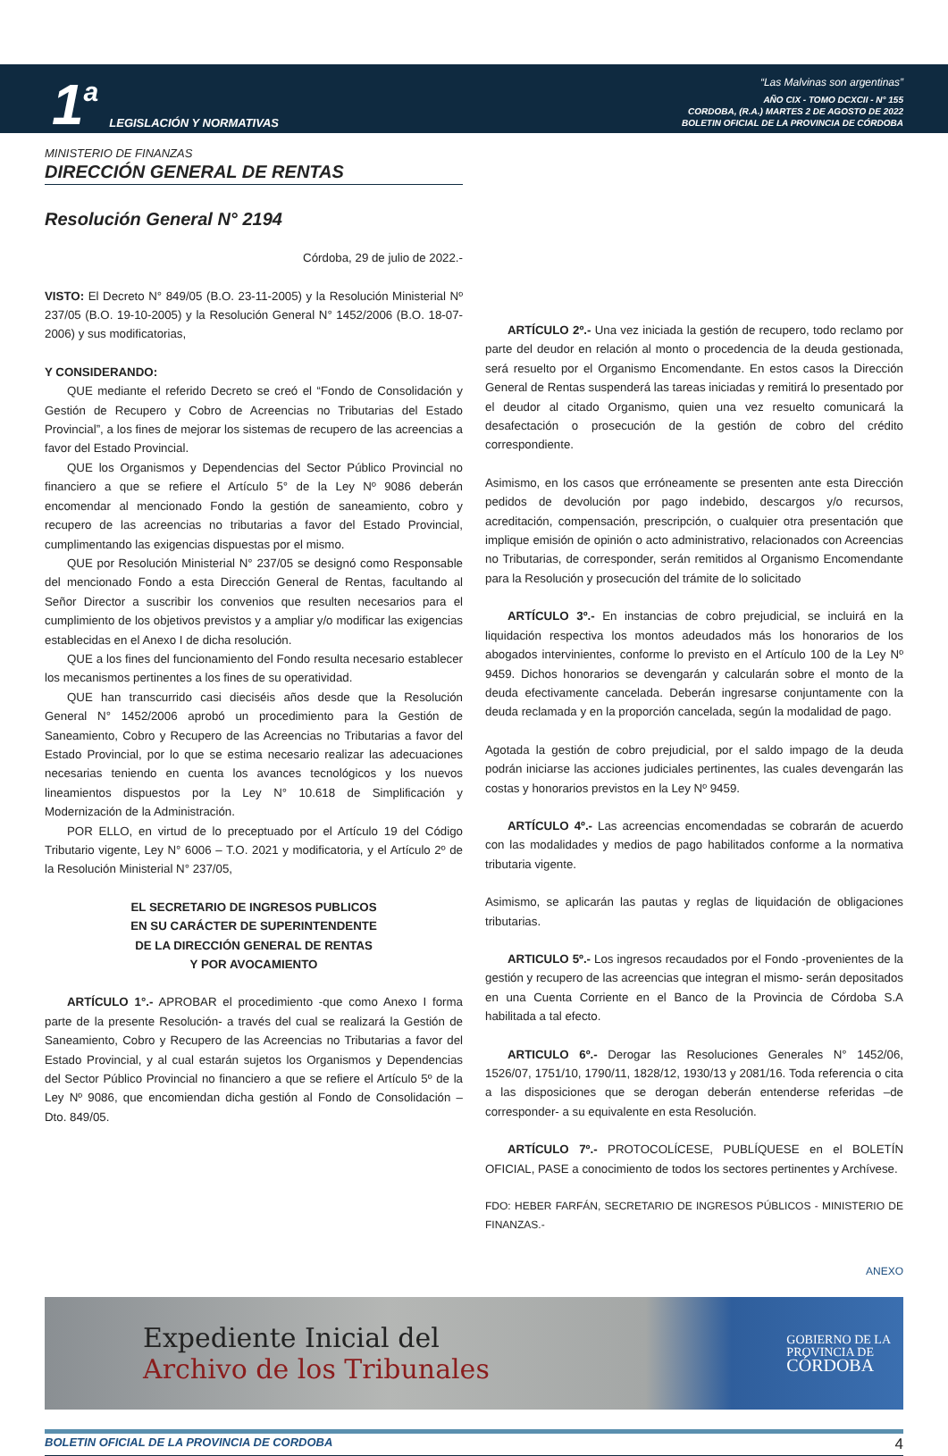1 a LEGISLACIÓN Y NORMATIVAS
“Las Malvinas son argentinas”
AÑO CIX - TOMO DCXCII - N° 155
CORDOBA, (R.A.) MARTES 2 DE AGOSTO DE 2022
BOLETIN OFICIAL DE LA PROVINCIA DE CÓRDOBA
MINISTERIO DE FINANZAS
DIRECCIÓN GENERAL DE RENTAS
Resolución General N° 2194
Córdoba, 29 de julio de 2022.-
VISTO: El Decreto N° 849/05 (B.O. 23-11-2005) y la Resolución Ministerial Nº 237/05 (B.O. 19-10-2005) y la Resolución General N° 1452/2006 (B.O. 18-07-2006) y sus modificatorias,
Y CONSIDERANDO:
QUE mediante el referido Decreto se creó el “Fondo de Consolidación y Gestión de Recupero y Cobro de Acreencias no Tributarias del Estado Provincial”, a los fines de mejorar los sistemas de recupero de las acreencias a favor del Estado Provincial.
QUE los Organismos y Dependencias del Sector Público Provincial no financiero a que se refiere el Artículo 5° de la Ley Nº 9086 deberán encomendar al mencionado Fondo la gestión de saneamiento, cobro y recupero de las acreencias no tributarias a favor del Estado Provincial, cumplimentando las exigencias dispuestas por el mismo.
QUE por Resolución Ministerial N° 237/05 se designó como Responsable del mencionado Fondo a esta Dirección General de Rentas, facultando al Señor Director a suscribir los convenios que resulten necesarios para el cumplimiento de los objetivos previstos y a ampliar y/o modificar las exigencias establecidas en el Anexo I de dicha resolución.
QUE a los fines del funcionamiento del Fondo resulta necesario establecer los mecanismos pertinentes a los fines de su operatividad.
QUE han transcurrido casi dieciséis años desde que la Resolución General N° 1452/2006 aprobó un procedimiento para la Gestión de Saneamiento, Cobro y Recupero de las Acreencias no Tributarias a favor del Estado Provincial, por lo que se estima necesario realizar las adecuaciones necesarias teniendo en cuenta los avances tecnológicos y los nuevos lineamientos dispuestos por la Ley N° 10.618 de Simplificación y Modernización de la Administración.
POR ELLO, en virtud de lo preceptuado por el Artículo 19 del Código Tributario vigente, Ley N° 6006 – T.O. 2021 y modificatoria, y el Artículo 2º de la Resolución Ministerial N° 237/05,
EL SECRETARIO DE INGRESOS PUBLICOS
EN SU CARÁCTER DE SUPERINTENDENTE
DE LA DIRECCIÓN GENERAL DE RENTAS
Y POR AVOCAMIENTO
ARTÍCULO 1°.- APROBAR el procedimiento -que como Anexo I forma parte de la presente Resolución- a través del cual se realizará la Gestión de Saneamiento, Cobro y Recupero de las Acreencias no Tributarias a favor del Estado Provincial, y al cual estarán sujetos los Organismos y Dependencias del Sector Público Provincial no financiero a que se refiere el Artículo 5º de la Ley Nº 9086, que encomiendan dicha gestión al Fondo de Consolidación – Dto. 849/05.
ARTÍCULO 2º.- Una vez iniciada la gestión de recupero, todo reclamo por parte del deudor en relación al monto o procedencia de la deuda gestionada, será resuelto por el Organismo Encomendante. En estos casos la Dirección General de Rentas suspenderá las tareas iniciadas y remitirá lo presentado por el deudor al citado Organismo, quien una vez resuelto comunicará la desafectación o prosecución de la gestión de cobro del crédito correspondiente.
Asimismo, en los casos que erróneamente se presenten ante esta Dirección pedidos de devolución por pago indebido, descargos y/o recursos, acreditación, compensación, prescripción, o cualquier otra presentación que implique emisión de opinión o acto administrativo, relacionados con Acreencias no Tributarias, de corresponder, serán remitidos al Organismo Encomendante para la Resolución y prosecución del trámite de lo solicitado
ARTÍCULO 3º.- En instancias de cobro prejudicial, se incluirá en la liquidación respectiva los montos adeudados más los honorarios de los abogados intervinientes, conforme lo previsto en el Artículo 100 de la Ley Nº 9459. Dichos honorarios se devengarán y calcularán sobre el monto de la deuda efectivamente cancelada. Deberán ingresarse conjuntamente con la deuda reclamada y en la proporción cancelada, según la modalidad de pago.
Agotada la gestión de cobro prejudicial, por el saldo impago de la deuda podrán iniciarse las acciones judiciales pertinentes, las cuales devengarán las costas y honorarios previstos en la Ley Nº 9459.
ARTÍCULO 4º.- Las acreencias encomendadas se cobrarán de acuerdo con las modalidades y medios de pago habilitados conforme a la normativa tributaria vigente.
Asimismo, se aplicarán las pautas y reglas de liquidación de obligaciones tributarias.
ARTICULO 5º.- Los ingresos recaudados por el Fondo -provenientes de la gestión y recupero de las acreencias que integran el mismo- serán depositados en una Cuenta Corriente en el Banco de la Provincia de Córdoba S.A habilitada a tal efecto.
ARTICULO 6º.- Derogar las Resoluciones Generales N° 1452/06, 1526/07, 1751/10, 1790/11, 1828/12, 1930/13 y 2081/16. Toda referencia o cita a las disposiciones que se derogan deberán entenderse referidas –de corresponder- a su equivalente en esta Resolución.
ARTÍCULO 7º.- PROTOCOLÍCESE, PUBLÍQUESE en el BOLETÍN OFICIAL, PASE a conocimiento de todos los sectores pertinentes y Archívese.
FDO: HEBER FARFÁN, SECRETARIO DE INGRESOS PÚBLICOS - MINISTERIO DE FINANZAS.-
ANEXO
Expediente Inicial del
Archivo de los Tribunales
GOBIERNO DE LA
PROVINCIA DE
CÓRDOBA
BOLETIN OFICIAL DE LA PROVINCIA DE CORDOBA 4